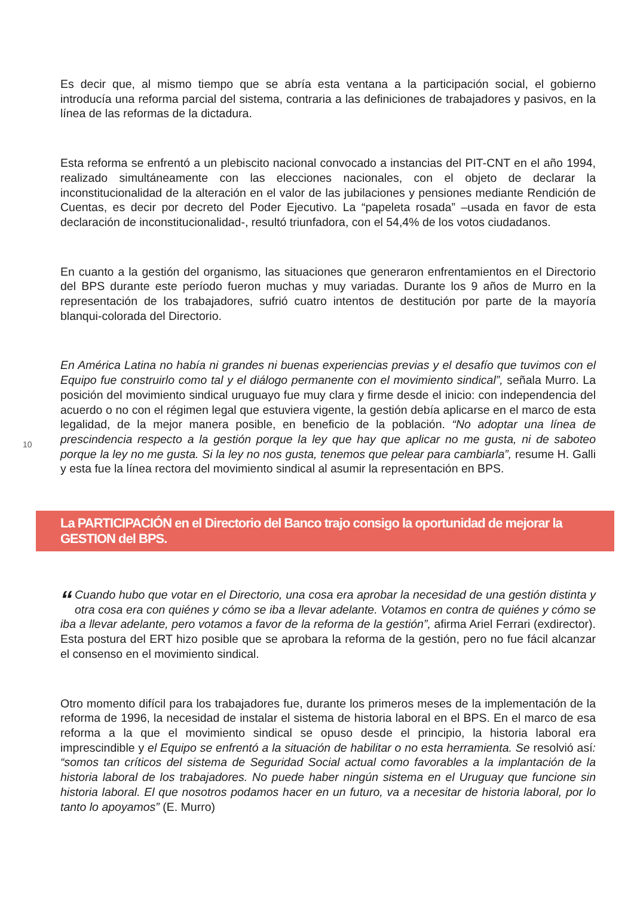Es decir que, al mismo tiempo que se abría esta ventana a la participación social, el gobierno introducía una reforma parcial del sistema, contraria a las definiciones de trabajadores y pasivos, en la línea de las reformas de la dictadura.
Esta reforma se enfrentó a un plebiscito nacional convocado a instancias del PIT-CNT en el año 1994, realizado simultáneamente con las elecciones nacionales, con el objeto de declarar la inconstitucionalidad de la alteración en el valor de las jubilaciones y pensiones mediante Rendición de Cuentas, es decir por decreto del Poder Ejecutivo. La “papeleta rosada” –usada en favor de esta declaración de inconstitucionalidad-, resultó triunfadora, con el 54,4% de los votos ciudadanos.
En cuanto a la gestión del organismo, las situaciones que generaron enfrentamientos en el Directorio del BPS durante este período fueron muchas y muy variadas. Durante los 9 años de Murro en la representación de los trabajadores, sufrió cuatro intentos de destitución por parte de la mayoría blanqui-colorada del Directorio.
10
En América Latina no había ni grandes ni buenas experiencias previas y el desafío que tuvimos con el Equipo fue construirlo como tal y el diálogo permanente con el movimiento sindical”, señala Murro. La posición del movimiento sindical uruguayo fue muy clara y firme desde el inicio: con independencia del acuerdo o no con el régimen legal que estuviera vigente, la gestión debía aplicarse en el marco de esta legalidad, de la mejor manera posible, en beneficio de la población. “No adoptar una línea de prescindencia respecto a la gestión porque la ley que hay que aplicar no me gusta, ni de saboteo porque la ley no me gusta. Si la ley no nos gusta, tenemos que pelear para cambiarla”, resume H. Galli y esta fue la línea rectora del movimiento sindical al asumir la representación en BPS.
La PARTICIPACIÓN en el Directorio del Banco trajo consigo la oportunidad de mejorar la GESTION del BPS.
“Cuando hubo que votar en el Directorio, una cosa era aprobar la necesidad de una gestión distinta y otra cosa era con quiénes y cómo se iba a llevar adelante. Votamos en contra de quiénes y cómo se iba a llevar adelante, pero votamos a favor de la reforma de la gestión”, afirma Ariel Ferrari (exdirector). Esta postura del ERT hizo posible que se aprobara la reforma de la gestión, pero no fue fácil alcanzar el consenso en el movimiento sindical.
Otro momento difícil para los trabajadores fue, durante los primeros meses de la implementación de la reforma de 1996, la necesidad de instalar el sistema de historia laboral en el BPS. En el marco de esa reforma a la que el movimiento sindical se opuso desde el principio, la historia laboral era imprescindible y el Equipo se enfrentó a la situación de habilitar o no esta herramienta. Se resolvió así: “somos tan críticos del sistema de Seguridad Social actual como favorables a la implantación de la historia laboral de los trabajadores. No puede haber ningún sistema en el Uruguay que funcione sin historia laboral. El que nosotros podamos hacer en un futuro, va a necesitar de historia laboral, por lo tanto lo apoyamos” (E. Murro)